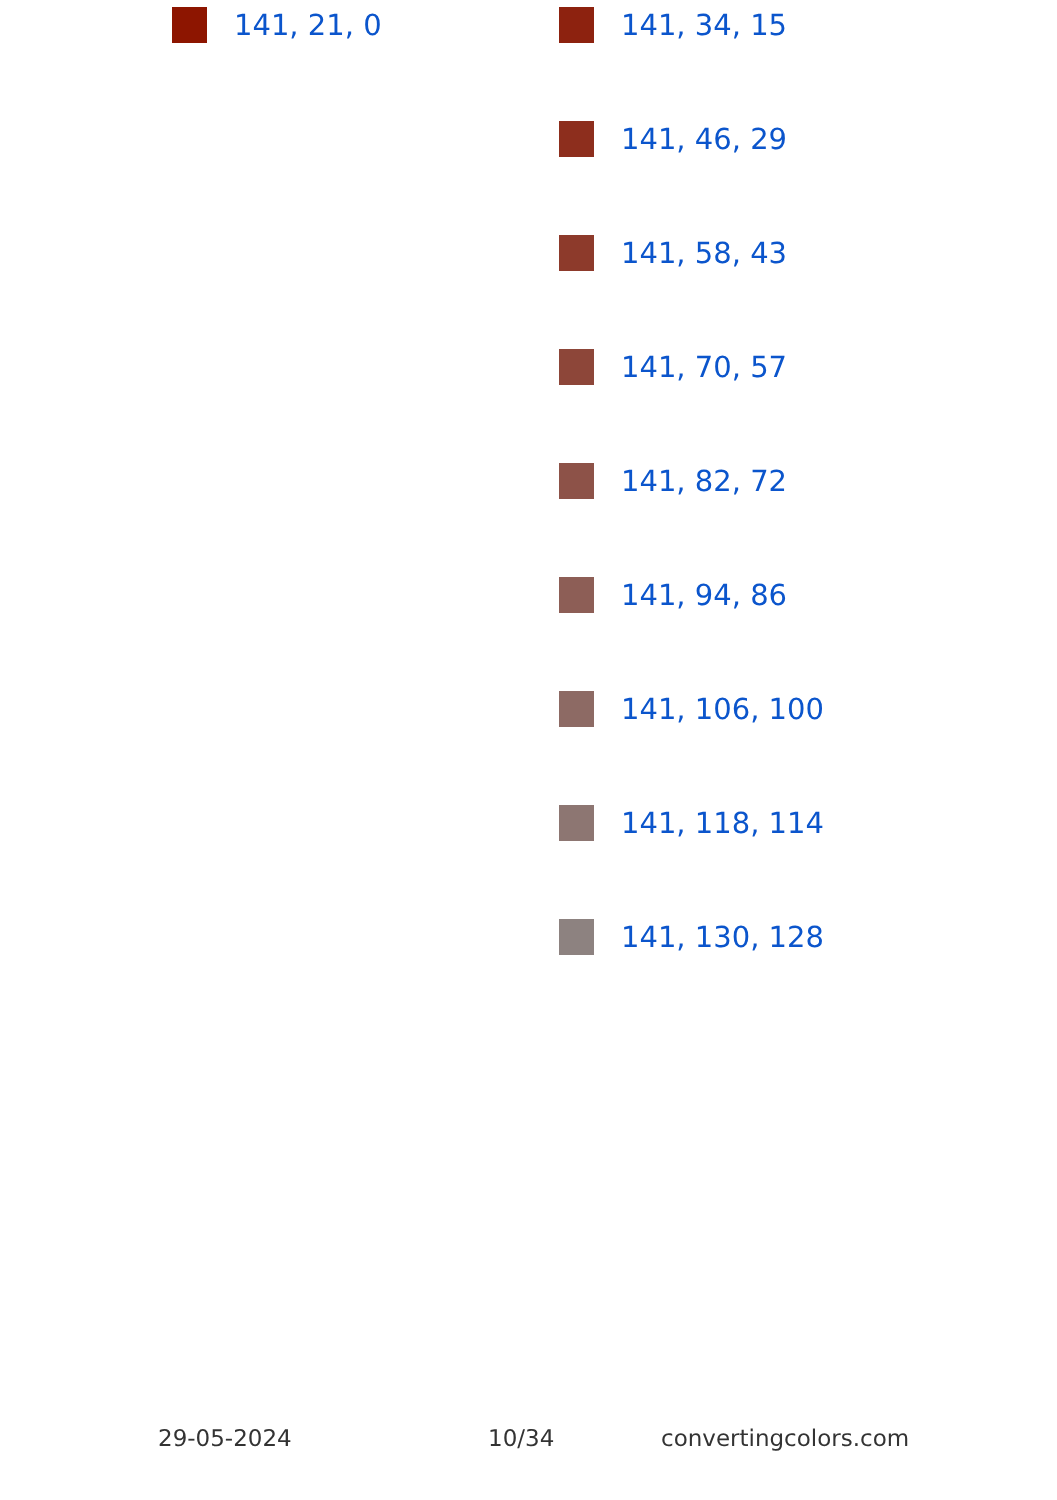141, 21, 0
141, 34, 15
141, 46, 29
141, 58, 43
141, 70, 57
141, 82, 72
141, 94, 86
141, 106, 100
141, 118, 114
141, 130, 128
29-05-2024 10/34 convertingcolors.com